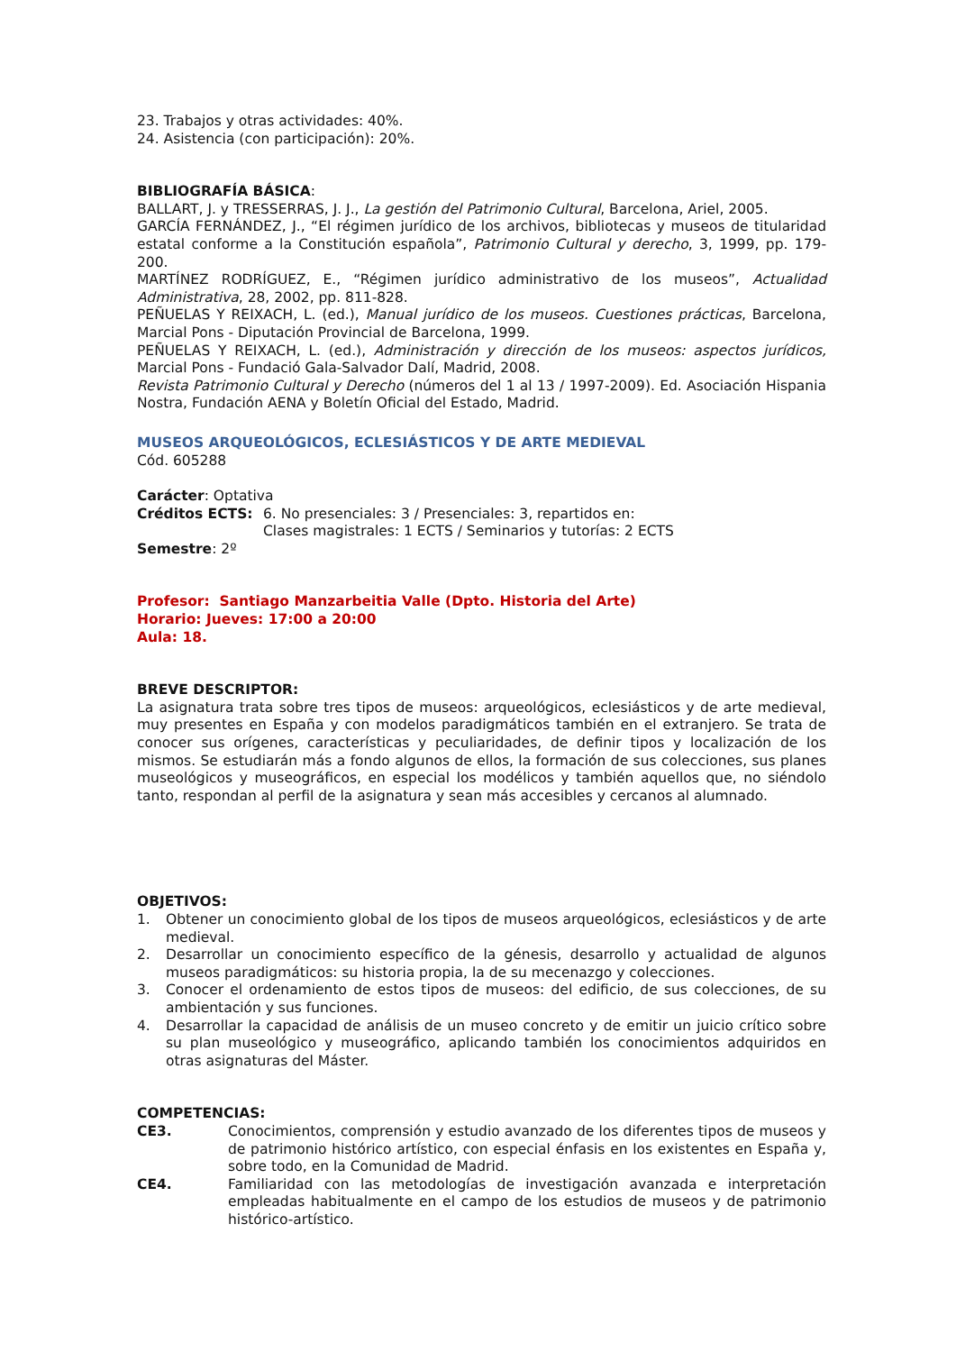23. Trabajos y otras actividades: 40%.
24. Asistencia (con participación): 20%.
BIBLIOGRAFÍA BÁSICA:
BALLART, J. y TRESSERRAS, J. J., La gestión del Patrimonio Cultural, Barcelona, Ariel, 2005.
GARCÍA FERNÁNDEZ, J., “El régimen jurídico de los archivos, bibliotecas y museos de titularidad estatal conforme a la Constitución española”, Patrimonio Cultural y derecho, 3, 1999, pp. 179-200.
MARTÍNEZ RODRÍGUEZ, E., “Régimen jurídico administrativo de los museos”, Actualidad Administrativa, 28, 2002, pp. 811-828.
PEÑUELAS Y REIXACH, L. (ed.), Manual jurídico de los museos. Cuestiones prácticas, Barcelona, Marcial Pons - Diputación Provincial de Barcelona, 1999.
PEÑUELAS Y REIXACH, L. (ed.), Administración y dirección de los museos: aspectos jurídicos, Marcial Pons - Fundació Gala-Salvador Dalí, Madrid, 2008.
Revista Patrimonio Cultural y Derecho (números del 1 al 13 / 1997-2009). Ed. Asociación Hispania Nostra, Fundación AENA y Boletín Oficial del Estado, Madrid.
MUSEOS ARQUEOLÓGICOS, ECLESIÁSTICOS Y DE ARTE MEDIEVAL
Cód. 605288
Carácter: Optativa
Créditos ECTS: 6. No presenciales: 3 / Presenciales: 3, repartidos en:
Clases magistrales: 1 ECTS / Seminarios y tutorías: 2 ECTS
Semestre: 2º
Profesor: Santiago Manzarbeitia Valle (Dpto. Historia del Arte)
Horario: Jueves: 17:00 a 20:00
Aula: 18.
BREVE DESCRIPTOR:
La asignatura trata sobre tres tipos de museos: arqueológicos, eclesiásticos y de arte medieval, muy presentes en España y con modelos paradigmáticos también en el extranjero. Se trata de conocer sus orígenes, características y peculiaridades, de definir tipos y localización de los mismos. Se estudiarán más a fondo algunos de ellos, la formación de sus colecciones, sus planes museológicos y museográficos, en especial los modélicos y también aquellos que, no siéndolo tanto, respondan al perfil de la asignatura y sean más accesibles y cercanos al alumnado.
OBJETIVOS:
1. Obtener un conocimiento global de los tipos de museos arqueológicos, eclesiásticos y de arte medieval.
2. Desarrollar un conocimiento específico de la génesis, desarrollo y actualidad de algunos museos paradigmáticos: su historia propia, la de su mecenazgo y colecciones.
3. Conocer el ordenamiento de estos tipos de museos: del edificio, de sus colecciones, de su ambientación y sus funciones.
4. Desarrollar la capacidad de análisis de un museo concreto y de emitir un juicio crítico sobre su plan museológico y museográfico, aplicando también los conocimientos adquiridos en otras asignaturas del Máster.
COMPETENCIAS:
CE3. Conocimientos, comprensión y estudio avanzado de los diferentes tipos de museos y de patrimonio histórico artístico, con especial énfasis en los existentes en España y, sobre todo, en la Comunidad de Madrid.
CE4. Familiaridad con las metodologías de investigación avanzada e interpretación empleadas habitualmente en el campo de los estudios de museos y de patrimonio histórico-artístico.